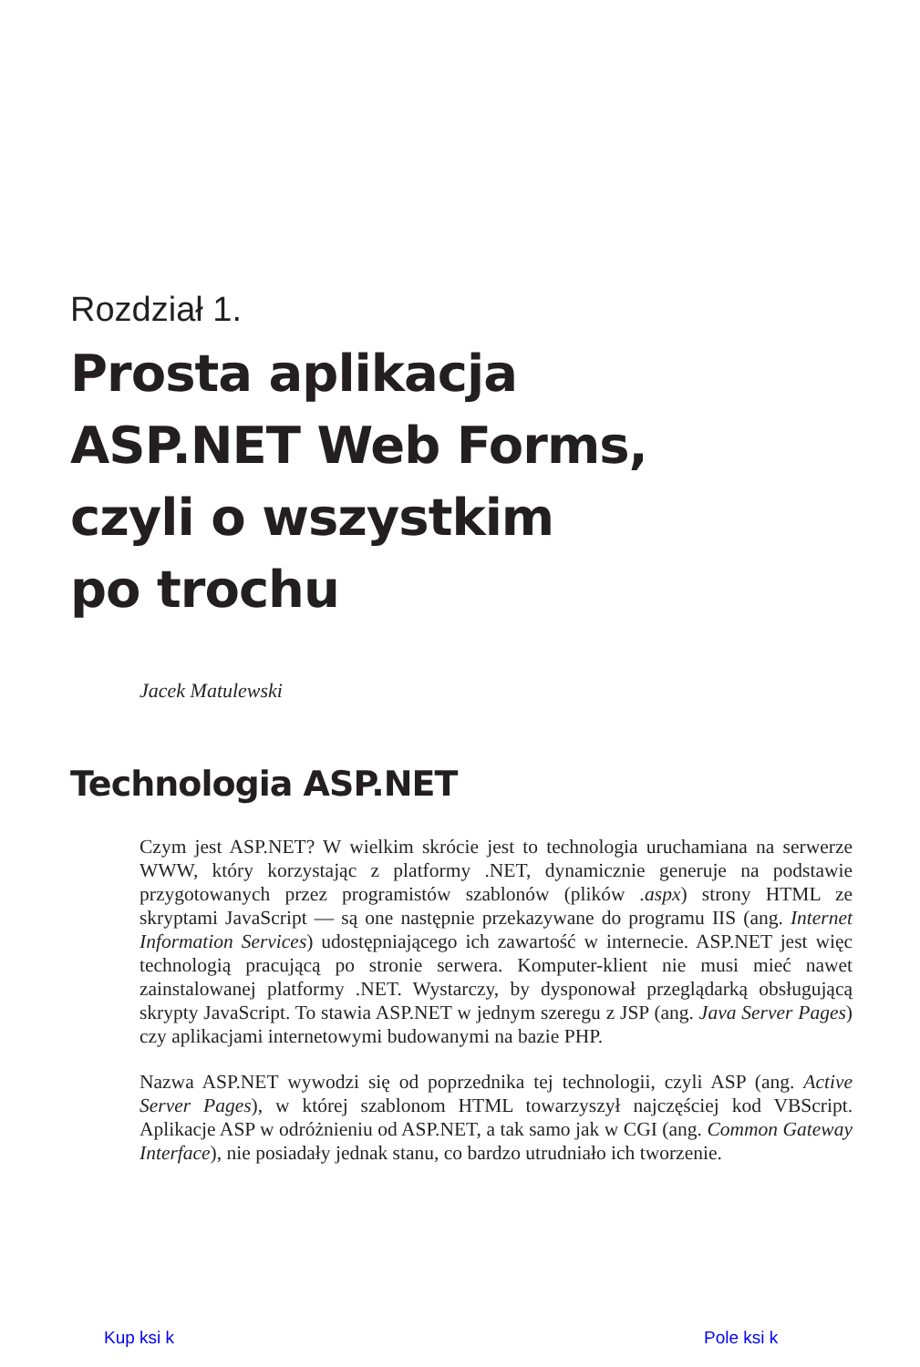Rozdział 1.
Prosta aplikacja
ASP.NET Web Forms,
czyli o wszystkim
po trochu
Jacek Matulewski
Technologia ASP.NET
Czym jest ASP.NET? W wielkim skrócie jest to technologia uruchamiana na serwerze WWW, który korzystając z platformy .NET, dynamicznie generuje na podstawie przygotowanych przez programistów szablonów (plików .aspx) strony HTML ze skryptami JavaScript — są one następnie przekazywane do programu IIS (ang. Internet Information Services) udostępniającego ich zawartość w internecie. ASP.NET jest więc technologią pracującą po stronie serwera. Komputer-klient nie musi mieć nawet zainstalowanej platformy .NET. Wystarczy, by dysponował przeglądarką obsługującą skrypty JavaScript. To stawia ASP.NET w jednym szeregu z JSP (ang. Java Server Pages) czy aplikacjami internetowymi budowanymi na bazie PHP.
Nazwa ASP.NET wywodzi się od poprzednika tej technologii, czyli ASP (ang. Active Server Pages), w której szablonom HTML towarzyszył najczęściej kod VBScript. Aplikacje ASP w odróżnieniu od ASP.NET, a tak samo jak w CGI (ang. Common Gateway Interface), nie posiadały jednak stanu, co bardzo utrudniało ich tworzenie.
Kup ksi k Pole ksi k